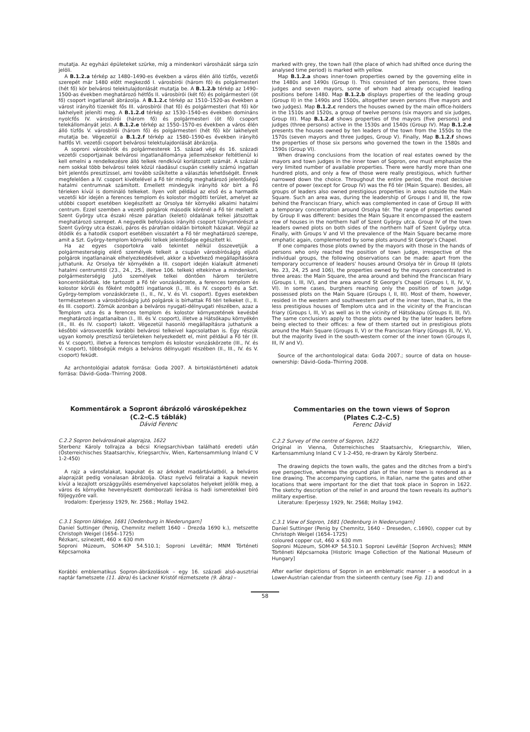mutatja. Az egyházi épületeket szürke, míg a mindenkori városházát sárga szín jelöli.
A B.1.2.a térkép az 1480–1490-es években a város élén álló tízfős, vezetői szerepét már 1480 előtt megkezdő I. városbírói (három fő) és polgármesteri (hét fő) kör belvárosi telektulajdonlását mutatja be. A B.1.2.b térkép az 1490–1500-as években meghatározó hétfős II. városbírói (két fő) és polgármesteri (öt fő) csoport ingatlanait ábrázolja. A B.1.2.c térkép az 1510–1520-as években a várost irányító tizenkét fős III. városbírói (hat fő) és polgármesteri (hat fő) kör lakhelyeit jeleníti meg. A B.1.2.d térkép az 1530–1540-es években domináns nyolcfős IV. városbírói (három fő) és polgármesteri (öt fő) csoport telekállományát jelzi. A B.1.2.e térkép az 1550–1570-es években a város élén álló tízfős V. városbírói (három fő) és polgármesteri (hét fő) kör lakhelyeit mutatja be. Végezetül a B.1.2.f térkép az 1580–1590-es években irányító hatfős VI. vezetői csoport belvárosi telektulajdonlását ábrázolja.
A soproni városbírók és polgármesterek 15. század végi és 16. századi vezetői csoportjainak belvárosi ingatlanállománya jellemzésekor feltétlenül ki kell emelni a rendelkezésre álló telkek rendkívül korlátozott számát. A száznál nem sokkal több belvárosi telek közül ráadásul csupán csekély számú ingatlan bírt jelentős presztízssel, ami tovább szűkítette a választás lehetőségét. Ennek megfelelően a IV. csoport kivételével a Fő tér mindig meghatározó jelentőségű hatalmi centrumnak számított. Emellett mindegyik irányító kör bírt a Fő térieken kívül is domináló telkeket. Ilyen volt például az első és a harmadik vezetői kör idején a ferences templom és kolostor mögötti terület, amelyet az utóbbi csoport esetében kiegészített az Orsolya tér környéki alkalmi hatalmi centrum. Ezzel szemben a vezető polgárok második körénél a Fő tér mellett a Szent György utca északi része páratlan (keleti) oldalának telkei játszottak meghatározó szerepet. A negyedik befolyásos irányító csoport túlnyomórészt a Szent György utca északi, páros és páratlan oldalán birtokolt házakat. Végül az ötödik és a hatodik csoport esetében visszatért a Fő tér meghatározó szerepe, amit a Szt. György-templom környéki telkek jelentősége egészített ki.
Ha az egyes csoportokra való tekintet nélkül összevetjük a polgármesterségig elérő személyek telkeit a csupán városbíróságig eljutó polgárok ingatlanainak elhelyezkedésével, akkor a következő megállapításokra juthatunk. Az Orsolya tér környékén a III. csoport idején kialakult átmeneti hatalmi centrumtól (23., 24., 25., illetve 106. telkek) eltekintve a mindenkori, polgármesterségig jutó személyek telkei döntően három területre koncentrálódtak. Ide tartozott a Fő tér vonzáskörzete, a ferences templom és kolostor körüli és főként mögötti ingatlanok (I., III. és IV. csoport) és a Szt. György-templom vonzáskörzete (I., II., IV., V. és VI. csoport). Egyes esetekben természetesen a városbíróságig jutó polgárok is bírhattak Fő téri telkeket (I., II. és III. csoport). Zömük azonban a belváros nyugati-délnyugati részében, azaz a Templom utca és a ferences templom és kolostor környezetének kevésbé meghatározó ingatlanaiban (I., III. és V. csoport), illetve a Hátsókapu környékén (II., III. és IV. csoport) lakott. Végezetül hasonló megállapításra juthatunk a későbbi városvezetők korábbi belvárosi telkeivel kapcsolatban is. Egy részük ugyan komoly presztízsű területeken helyezkedett el, mint például a Fő tér (II. és V. csoport), illetve a ferences templom és kolostor vonzáskörzete (III., IV. és V. csoport), többségük mégis a belváros délnyugati részében (II., III., IV. és V. csoport) feküdt.
Az archontológiai adatok forrása: Goda 2007. A birtoklástörténeti adatok forrása: Dávid–Goda–Thirring 2008.
Kommentárok a Sopront ábrázoló városképekhez
(C.2–C.5 táblák)
Dávid Ferenc
C.2.2 Sopron belvárosának alaprajza, 1622
Sterbenz Károly tollrajza a bécsi Kriegsarchivban található eredeti után (Österreichisches Staatsarchiv, Kriegsarchiv, Wien, Kartensammlung Inland C V 1-2-450)
A rajz a városfalakat, kapukat és az árkokat madártávlatból, a belváros alaprajzát pedig vonalasan ábrázolja. Olasz nyelvű feliratai a kapuk nevein kívül a lezajlott országgyűlés eseményeivel kapcsolatos helyeket jelölik meg, a város és környéke hevenyészett domborzati leírása is hadi ismeretekkel bíró följegyzőre vall.
Irodalom: Eperjessy 1929, Nr. 2568.; Mollay 1942.
C.3.1 Sopron látképe, 1681 [Oedenburg in Niederungarn]
Daniel Suttinger (Penig, Chemnitz mellett 1640 – Drezda 1690 k.), metszette Christoph Weigel (1654–1725)
Rézkarc, színezett, 460 × 630 mm
Soproni Múzeum, SOM-KP 54.510.1; Soproni Levéltár; MNM Történeti Képcsarnoka
Korábbi emblematikus Sopron-ábrázolások – egy 16. századi alsó-ausztriai naptár fametszete (11. ábra) és Lackner Kristóf rézmetszete (9. ábra) –
marked with grey, the town hall (the place of which had shifted once during the analysed time period) is marked with yellow.
Map B.1.2.a shows inner-town properties owned by the governing elite in the 1480s and 1490s (Group I). This consisted of ten persons, three town judges and seven mayors, some of whom had already occupied leading positions before 1480. Map B.1.2.b displays properties of the leading group (Group II) in the 1490s and 1500s, altogether seven persons (five mayors and two judges). Map B.1.2.c renders the houses owned by the main office-holders in the 1510s and 1520s, a group of twelve persons (six mayors and six judges, Group III). Map B.1.2.d shows properties of the mayors (five persons) and judges (three persons) active in the 1530s and 1540s (Group IV). Map B.1.2.e presents the houses owned by ten leaders of the town from the 1550s to the 1570s (seven mayors and three judges, Group V). Finally, Map B.1.2.f shows the properties of those six persons who governed the town in the 1580s and 1590s (Group VI).
When drawing conclusions from the location of real estates owned by the mayors and town judges in the inner town of Sopron, one must emphasize the very limited number of available properties. There were hardly more than one hundred plots, and only a few of those were really prestigious, which further narrowed down the choice. Throughout the entire period, the most decisive centre of power (except for Group IV) was the Fő tér (Main Square). Besides, all groups of leaders also owned prestigious properties in areas outside the Main Square. Such an area was, during the leadership of Groups I and III, the row behind the Franciscan friary, which was complemented in case of Group III with a temporary concentration around Orsolya tér. The range of properties owned by Group II was different: besides the Main Square it encompassed the eastern row of houses in the northern half of Szent György utca. Group IV of the town leaders owned plots on both sides of the northern half of Szent György utca. Finally, with Groups V and VI the prevalence of the Main Square became more emphatic again, complemented by some plots around St George's Chapel.
If one compares those plots owned by the mayors with those in the hands of persons who only reached the position of town judge, irrespective of the individual groups, the following observations can be made: apart from the temporary occurrence of leaders' houses around Orsolya tér in Group III (plots No. 23, 24, 25 and 106), the properties owned by the mayors concentrated in three areas: the Main Square, the area around and behind the Franciscan friary (Groups I, III, IV), and the area around St George's Chapel (Groups I, II, IV, V, VI). In some cases, burghers reaching only the position of town judge possessed plots on the Main Square (Groups I, II, III). Most of them, however, resided in the western and southwestern part of the inner town, that is, in the less prestigious houses of Templom utca and in the vicinity of the Franciscan friary (Groups I, III, V) as well as in the vicinity of Hátsókapu (Groups II, III, IV). The same conclusions apply to those plots owned by the later leaders before being elected to their offices: a few of them started out in prestigious plots around the Main Square (Groups II, V) or the Franciscan friary (Groups III, IV, V), but the majority lived in the south-western corner of the inner town (Groups II, III, IV and V).
Source of the archontological data: Goda 2007.; source of data on house-ownership: Dávid–Goda–Thirring 2008.
Commentaries on the town views of Sopron
(Plates C.2–C.5)
Ferenc Dávid
C.2.2 Survey of the centre of Sopron, 1622
Original in Vienna, Österreichisches Staatsarchiv, Kriegsarchiv, Wien, Kartensammlung Inland C V 1-2-450, re-drawn by Károly Sterbenz.
The drawing depicts the town walls, the gates and the ditches from a bird's eye perspective, whereas the ground plan of the inner town is rendered as a line drawing. The accompanying captions, in Italian, name the gates and other locations that were important for the diet that took place in Sopron in 1622. The sketchy description of the relief in and around the town reveals its author's military expertise.
Literature: Eperjessy 1929, Nr. 2568; Mollay 1942.
C.3.1 View of Sopron, 1681 [Oedenburg in Niederungarn]
Daniel Suttinger (Penig by Chemnitz, 1640 – Dreseden, c.1690), copper cut by Christoph Weigel (1654–1725)
coloured copper cut, 460 × 630 mm
Soproni Múzeum, SOM-KP 54.510.1 Soproni Levéltár [Sopron Archives]; MNM Történeti Képcsarnoka [Historic Image Collection of the National Museum of Hungary]
After earlier depictions of Sopron in an emblematic manner – a woodcut in a Lower-Austrian calendar from the sixteenth century (see Fig. 11) and
58